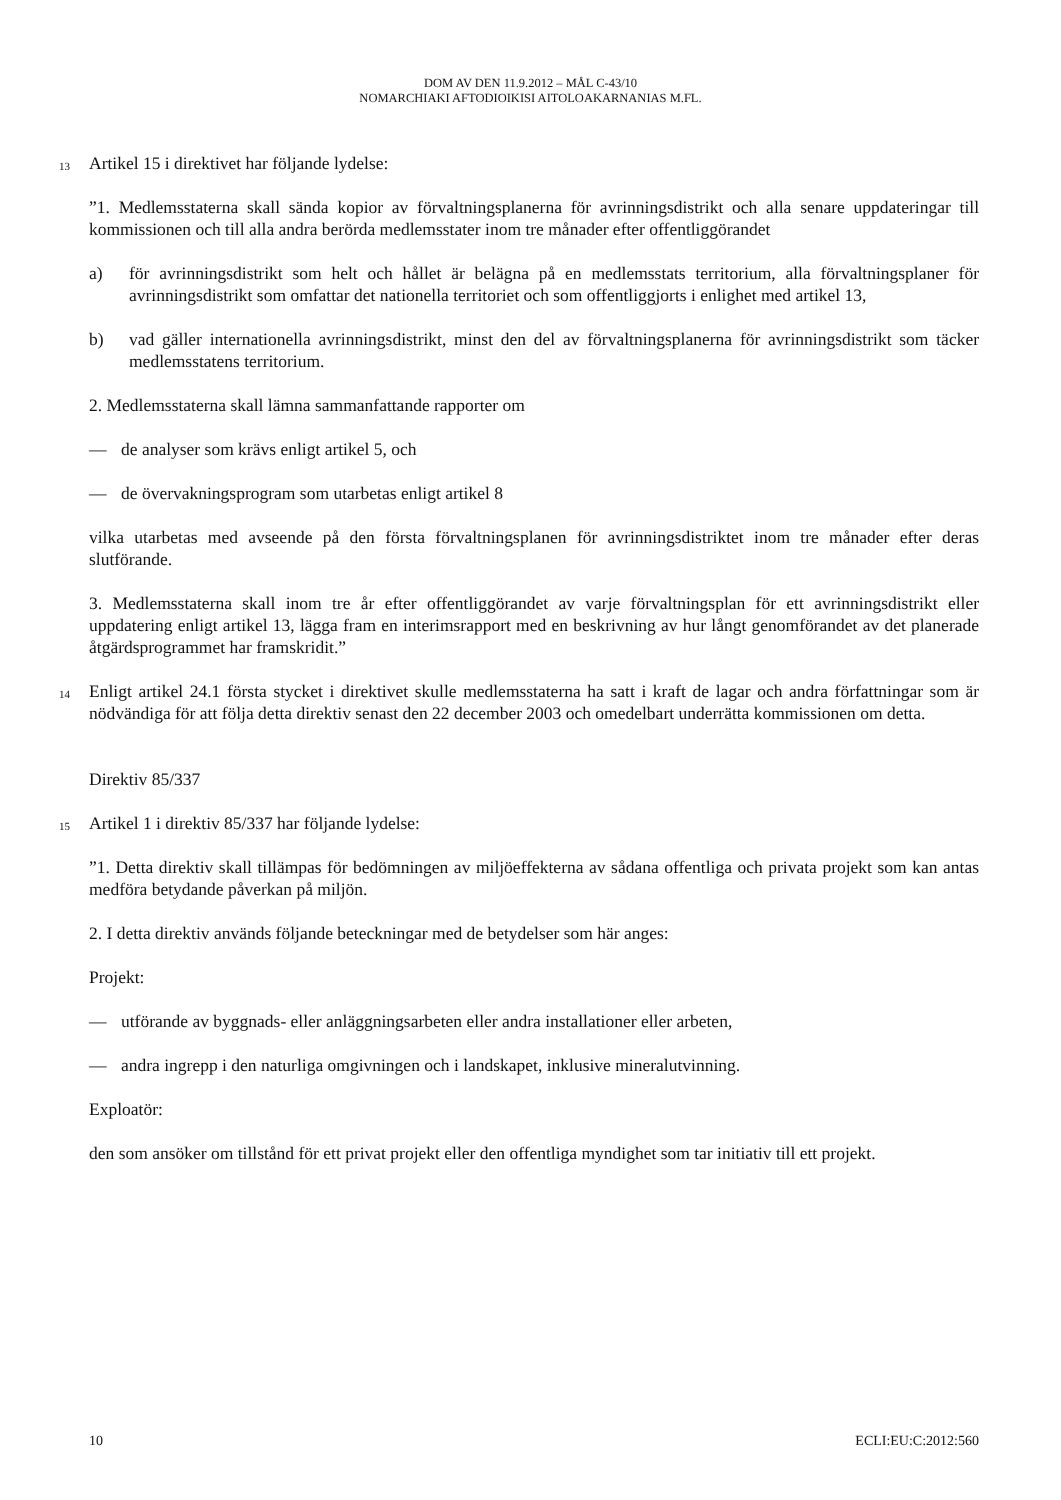DOM AV DEN 11.9.2012 – MÅL C-43/10
NOMARCHIAKI AFTODIOIKISI AITOLOAKARNANIAS M.FL.
13 Artikel 15 i direktivet har följande lydelse:
”1. Medlemsstaterna skall sända kopior av förvaltningsplanerna för avrinningsdistrikt och alla senare uppdateringar till kommissionen och till alla andra berörda medlemsstater inom tre månader efter offentliggörandet
a) för avrinningsdistrikt som helt och hållet är belägna på en medlemsstats territorium, alla förvaltningsplaner för avrinningsdistrikt som omfattar det nationella territoriet och som offentliggjorts i enlighet med artikel 13,
b) vad gäller internationella avrinningsdistrikt, minst den del av förvaltningsplanerna för avrinningsdistrikt som täcker medlemsstatens territorium.
2. Medlemsstaterna skall lämna sammanfattande rapporter om
— de analyser som krävs enligt artikel 5, och
— de övervakningsprogram som utarbetas enligt artikel 8
vilka utarbetas med avseende på den första förvaltningsplanen för avrinningsdistriktet inom tre månader efter deras slutförande.
3. Medlemsstaterna skall inom tre år efter offentliggörandet av varje förvaltningsplan för ett avrinningsdistrikt eller uppdatering enligt artikel 13, lägga fram en interimsrapport med en beskrivning av hur långt genomförandet av det planerade åtgärdsprogrammet har framskridit.”
14 Enligt artikel 24.1 första stycket i direktivet skulle medlemsstaterna ha satt i kraft de lagar och andra författningar som är nödvändiga för att följa detta direktiv senast den 22 december 2003 och omedelbart underrätta kommissionen om detta.
Direktiv 85/337
15 Artikel 1 i direktiv 85/337 har följande lydelse:
”1. Detta direktiv skall tillämpas för bedömningen av miljöeffekterna av sådana offentliga och privata projekt som kan antas medföra betydande påverkan på miljön.
2. I detta direktiv används följande beteckningar med de betydelser som här anges:
Projekt:
— utförande av byggnads- eller anläggningsarbeten eller andra installationer eller arbeten,
— andra ingrepp i den naturliga omgivningen och i landskapet, inklusive mineralutvinning.
Exploatör:
den som ansöker om tillstånd för ett privat projekt eller den offentliga myndighet som tar initiativ till ett projekt.
10 ECLI:EU:C:2012:560